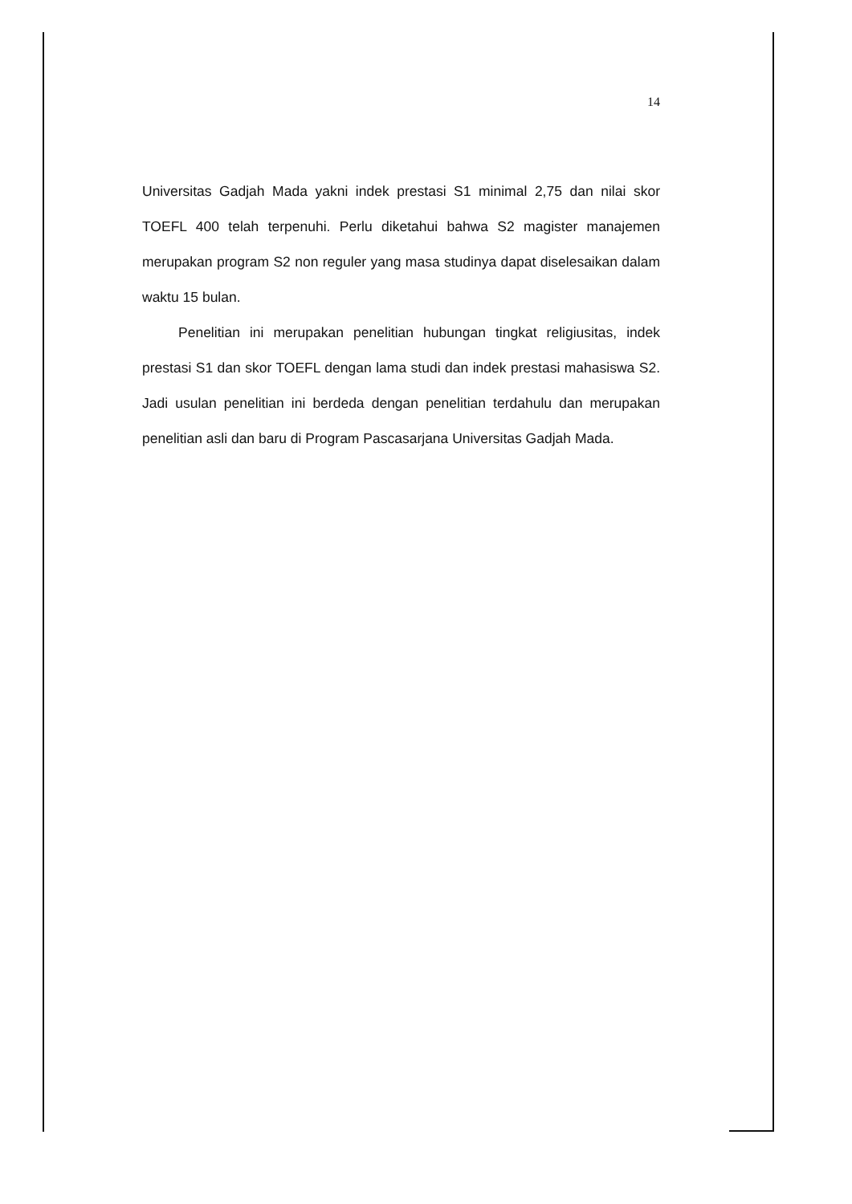14
Universitas Gadjah Mada yakni indek prestasi S1 minimal 2,75 dan nilai skor TOEFL 400 telah terpenuhi. Perlu diketahui bahwa S2 magister manajemen merupakan program S2 non reguler yang masa studinya dapat diselesaikan dalam waktu 15 bulan.
Penelitian ini merupakan penelitian hubungan tingkat religiusitas, indek prestasi S1 dan skor TOEFL dengan lama studi dan indek prestasi mahasiswa S2. Jadi usulan penelitian ini berdeda dengan penelitian terdahulu dan merupakan penelitian asli dan baru di Program Pascasarjana Universitas Gadjah Mada.